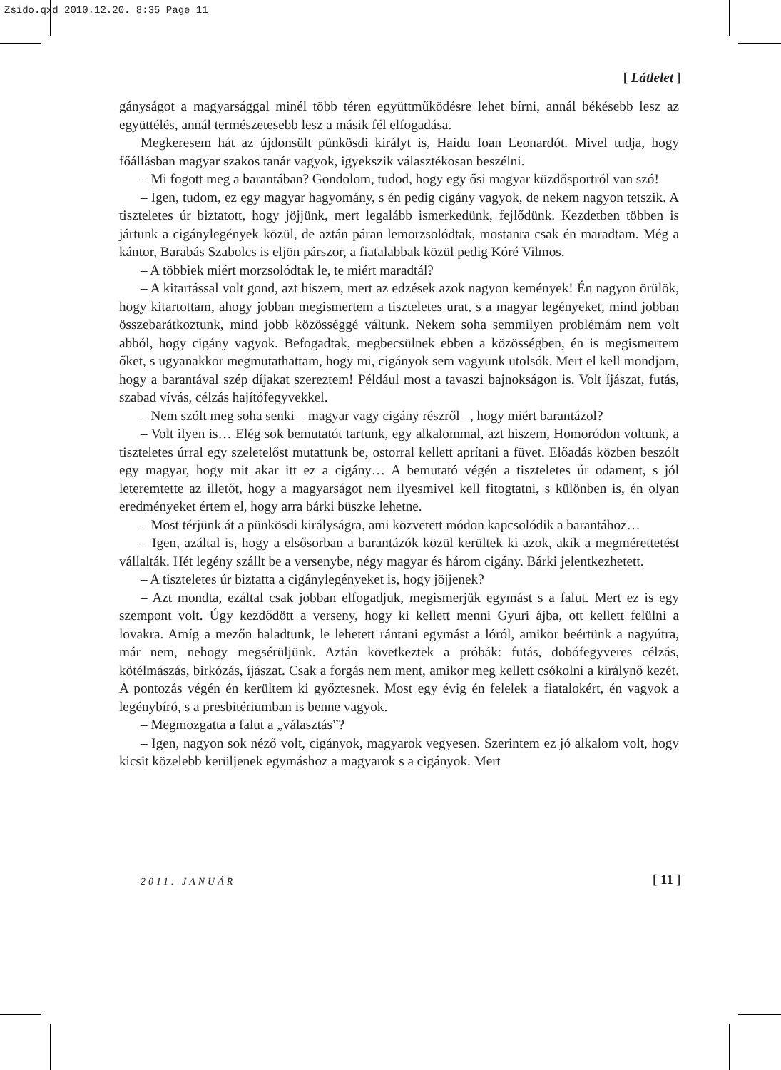Zsido.qxd 2010.12.20. 8:35 Page 11
[ Látlelet ]
gányságot a magyarsággal minél több téren együttműködésre lehet bírni, annál békésebb lesz az együttélés, annál természetesebb lesz a másik fél elfogadása.
Megkeresem hát az újdonsült pünkösdi királyt is, Haidu Ioan Leonardót. Mivel tudja, hogy főállásban magyar szakos tanár vagyok, igyekszik választékosan beszélni.
– Mi fogott meg a barantában? Gondolom, tudod, hogy egy ősi magyar küzdősportról van szó!
– Igen, tudom, ez egy magyar hagyomány, s én pedig cigány vagyok, de nekem nagyon tetszik. A tiszteletes úr biztatott, hogy jöjjünk, mert legalább ismerkedünk, fejlődünk. Kezdetben többen is jártunk a cigánylegények közül, de aztán páran lemorzsolódtak, mostanra csak én maradtam. Még a kántor, Barabás Szabolcs is eljön párszor, a fiatalabbak közül pedig Kóré Vilmos.
– A többiek miért morzsolódtak le, te miért maradtál?
– A kitartással volt gond, azt hiszem, mert az edzések azok nagyon kemények! Én nagyon örülök, hogy kitartottam, ahogy jobban megismertem a tiszteletes urat, s a magyar legényeket, mind jobban összebarátkoztunk, mind jobb közösséggé váltunk. Nekem soha semmilyen problémám nem volt abból, hogy cigány vagyok. Befogadtak, megbecsülnek ebben a közösségben, én is megismertem őket, s ugyanakkor megmutathattam, hogy mi, cigányok sem vagyunk utolsók. Mert el kell mondjam, hogy a barantával szép díjakat szereztem! Például most a tavaszi bajnokságon is. Volt íjászat, futás, szabad vívás, célzás hajítófegyvekkel.
– Nem szólt meg soha senki – magyar vagy cigány részről –, hogy miért barantázol?
– Volt ilyen is… Elég sok bemutatót tartunk, egy alkalommal, azt hiszem, Homoródon voltunk, a tiszteletes úrral egy szeletelőst mutattunk be, ostorral kellett aprítani a füvet. Előadás közben beszólt egy magyar, hogy mit akar itt ez a cigány… A bemutató végén a tiszteletes úr odament, s jól leteremtette az illetőt, hogy a magyarságot nem ilyesmivel kell fitogtatni, s különben is, én olyan eredményeket értem el, hogy arra bárki büszke lehetne.
– Most térjünk át a pünkösdi királyságra, ami közvetett módon kapcsolódik a barantához…
– Igen, azáltal is, hogy a elsősorban a barantázók közül kerültek ki azok, akik a megmérettetést vállalták. Hét legény szállt be a versenybe, négy magyar és három cigány. Bárki jelentkezhetett.
– A tiszteletes úr biztatta a cigánylegényeket is, hogy jöjjenek?
– Azt mondta, ezáltal csak jobban elfogadjuk, megismerjük egymást s a falut. Mert ez is egy szempont volt. Úgy kezdődött a verseny, hogy ki kellett menni Gyuri ájba, ott kellett felülni a lovakra. Amíg a mezőn haladtunk, le lehetett rántani egymást a lóról, amikor beértünk a nagyútra, már nem, nehogy megsérüljünk. Aztán következtek a próbák: futás, dobófegyveres célzás, kötélmászás, birkózás, íjászat. Csak a forgás nem ment, amikor meg kellett csókolni a királynő kezét. A pontozás végén én kerültem ki győztesnek. Most egy évig én felelek a fiatalokért, én vagyok a legénybíró, s a presbitériumban is benne vagyok.
– Megmozgatta a falut a „választás”?
– Igen, nagyon sok néző volt, cigányok, magyarok vegyesen. Szerintem ez jó alkalom volt, hogy kicsit közelebb kerüljenek egymáshoz a magyarok s a cigányok. Mert
2011. JANUÁR [ 11 ]